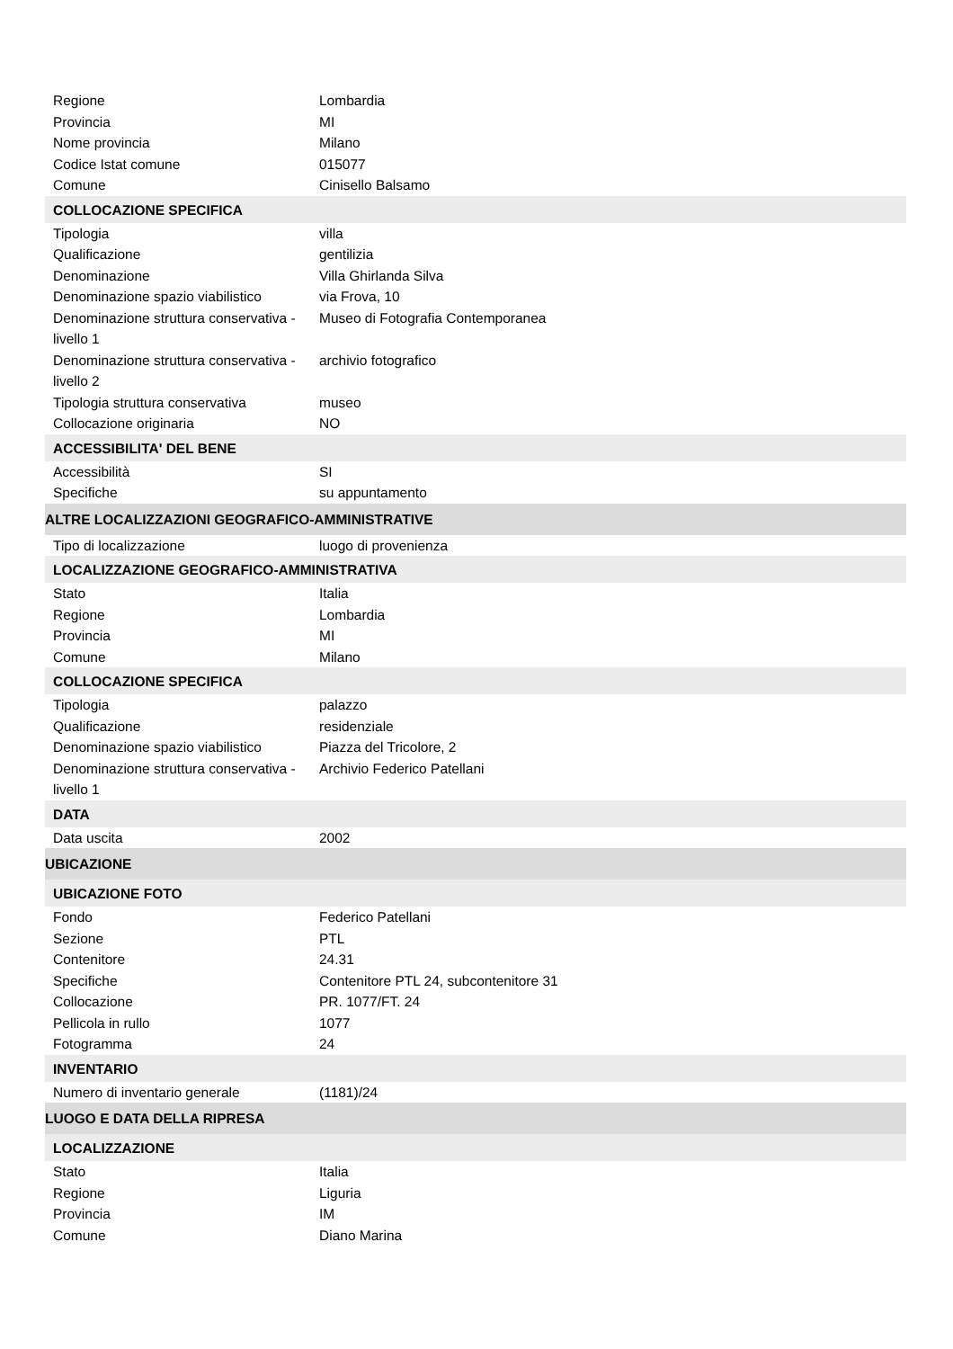| Regione | Lombardia |
| Provincia | MI |
| Nome provincia | Milano |
| Codice Istat comune | 015077 |
| Comune | Cinisello Balsamo |
| COLLOCAZIONE SPECIFICA | |
| Tipologia | villa |
| Qualificazione | gentilizia |
| Denominazione | Villa Ghirlanda Silva |
| Denominazione spazio viabilistico | via Frova, 10 |
| Denominazione struttura conservativa - livello 1 | Museo di Fotografia Contemporanea |
| Denominazione struttura conservativa - livello 2 | archivio fotografico |
| Tipologia struttura conservativa | museo |
| Collocazione originaria | NO |
| ACCESSIBILITA' DEL BENE | |
| Accessibilità | SI |
| Specifiche | su appuntamento |
| ALTRE LOCALIZZAZIONI GEOGRAFICO-AMMINISTRATIVE | |
| Tipo di localizzazione | luogo di provenienza |
| LOCALIZZAZIONE GEOGRAFICO-AMMINISTRATIVA | |
| Stato | Italia |
| Regione | Lombardia |
| Provincia | MI |
| Comune | Milano |
| COLLOCAZIONE SPECIFICA | |
| Tipologia | palazzo |
| Qualificazione | residenziale |
| Denominazione spazio viabilistico | Piazza del Tricolore, 2 |
| Denominazione struttura conservativa - livello 1 | Archivio Federico Patellani |
| DATA | |
| Data uscita | 2002 |
| UBICAZIONE | |
| UBICAZIONE FOTO | |
| Fondo | Federico Patellani |
| Sezione | PTL |
| Contenitore | 24.31 |
| Specifiche | Contenitore PTL 24, subcontenitore 31 |
| Collocazione | PR. 1077/FT. 24 |
| Pellicola in rullo | 1077 |
| Fotogramma | 24 |
| INVENTARIO | |
| Numero di inventario generale | (1181)/24 |
| LUOGO E DATA DELLA RIPRESA | |
| LOCALIZZAZIONE | |
| Stato | Italia |
| Regione | Liguria |
| Provincia | IM |
| Comune | Diano Marina |